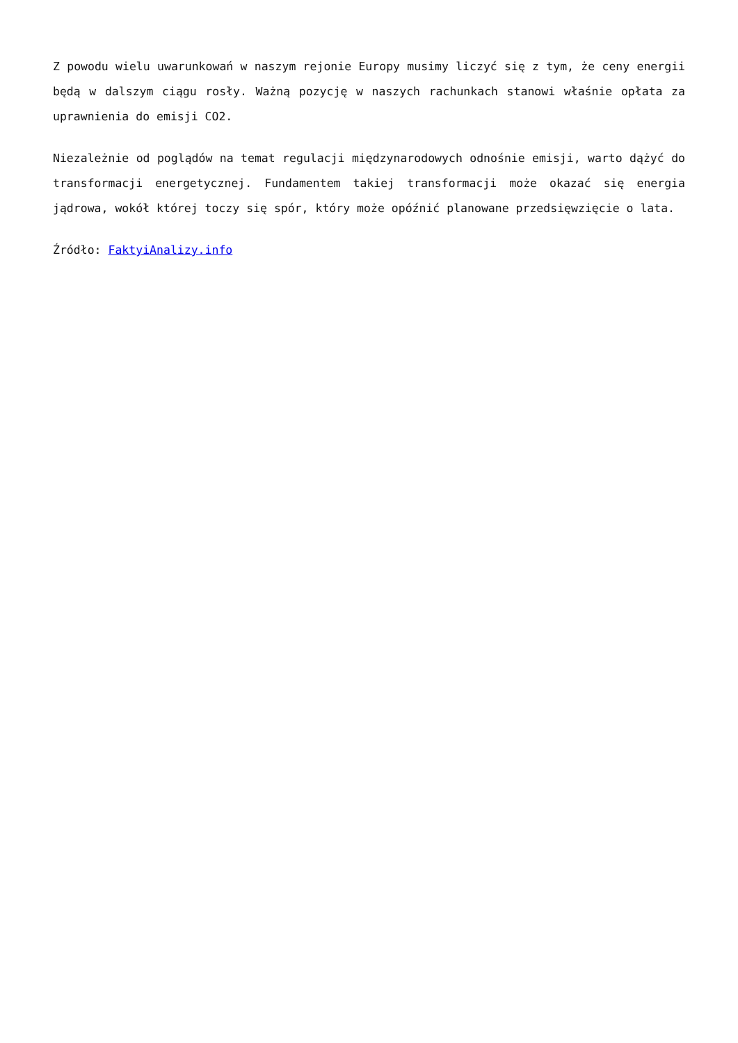Z powodu wielu uwarunkowań w naszym rejonie Europy musimy liczyć się z tym, że ceny energii będą w dalszym ciągu rosły. Ważną pozycję w naszych rachunkach stanowi właśnie opłata za uprawnienia do emisji CO2.
Niezależnie od poglądów na temat regulacji międzynarodowych odnośnie emisji, warto dążyć do transformacji energetycznej. Fundamentem takiej transformacji może okazać się energia jądrowa, wokół której toczy się spór, który może opóźnić planowane przedsięwzięcie o lata.
Źródło: FaktyiAnalizy.info